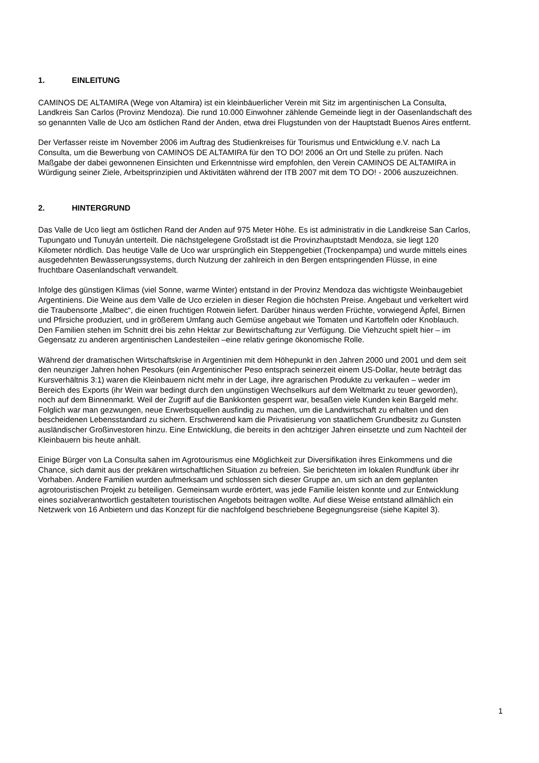1. EINLEITUNG
CAMINOS DE ALTAMIRA (Wege von Altamira) ist ein kleinbäuerlicher Verein mit Sitz im argentinischen La Consulta, Landkreis San Carlos (Provinz Mendoza). Die rund 10.000 Einwohner zählende Gemeinde liegt in der Oasenlandschaft des so genannten Valle de Uco am östlichen Rand der Anden, etwa drei Flugstunden von der Hauptstadt Buenos Aires entfernt.
Der Verfasser reiste im November 2006 im Auftrag des Studienkreises für Tourismus und Entwicklung e.V. nach La Consulta, um die Bewerbung von CAMINOS DE ALTAMIRA für den TO DO! 2006 an Ort und Stelle zu prüfen. Nach Maßgabe der dabei gewonnenen Einsichten und Erkenntnisse wird empfohlen, den Verein CAMINOS DE ALTAMIRA in Würdigung seiner Ziele, Arbeitsprinzipien und Aktivitäten während der ITB 2007 mit dem TO DO! - 2006 auszuzeichnen.
2. HINTERGRUND
Das Valle de Uco liegt am östlichen Rand der Anden auf 975 Meter Höhe. Es ist administrativ in die Landkreise San Carlos, Tupungato und Tunuyán unterteilt. Die nächstgelegene Großstadt ist die Provinzhauptstadt Mendoza, sie liegt 120 Kilometer nördlich. Das heutige Valle de Uco war ursprünglich ein Steppengebiet (Trockenpampa) und wurde mittels eines ausgedehnten Bewässerungssystems, durch Nutzung der zahlreich in den Bergen entspringenden Flüsse, in eine fruchtbare Oasenlandschaft verwandelt.
Infolge des günstigen Klimas (viel Sonne, warme Winter) entstand in der Provinz Mendoza das wichtigste Weinbaugebiet Argentiniens. Die Weine aus dem Valle de Uco erzielen in dieser Region die höchsten Preise. Angebaut und verkeltert wird die Traubensorte „Malbec“, die einen fruchtigen Rotwein liefert. Darüber hinaus werden Früchte, vorwiegend Äpfel, Birnen und Pfirsiche produziert, und in größerem Umfang auch Gemüse angebaut wie Tomaten und Kartoffeln oder Knoblauch. Den Familien stehen im Schnitt drei bis zehn Hektar zur Bewirtschaftung zur Verfügung. Die Viehzucht spielt hier – im Gegensatz zu anderen argentinischen Landesteilen –eine relativ geringe ökonomische Rolle.
Während der dramatischen Wirtschaftskrise in Argentinien mit dem Höhepunkt in den Jahren 2000 und 2001 und dem seit den neunziger Jahren hohen Pesokurs (ein Argentinischer Peso entsprach seinerzeit einem US-Dollar, heute beträgt das Kursverhältnis 3:1) waren die Kleinbauern nicht mehr in der Lage, ihre agrarischen Produkte zu verkaufen – weder im Bereich des Exports (ihr Wein war bedingt durch den ungünstigen Wechselkurs auf dem Weltmarkt zu teuer geworden), noch auf dem Binnenmarkt. Weil der Zugriff auf die Bankkonten gesperrt war, besaßen viele Kunden kein Bargeld mehr. Folglich war man gezwungen, neue Erwerbsquellen ausfindig zu machen, um die Landwirtschaft zu erhalten und den bescheidenen Lebensstandard zu sichern. Erschwerend kam die Privatisierung von staatlichem Grundbesitz zu Gunsten ausländischer Großinvestoren hinzu. Eine Entwicklung, die bereits in den achtziger Jahren einsetzte und zum Nachteil der Kleinbauern bis heute anhält.
Einige Bürger von La Consulta sahen im Agrotourismus eine Möglichkeit zur Diversifikation ihres Einkommens und die Chance, sich damit aus der prekären wirtschaftlichen Situation zu befreien. Sie berichteten im lokalen Rundfunk über ihr Vorhaben. Andere Familien wurden aufmerksam und schlossen sich dieser Gruppe an, um sich an dem geplanten agrotouristischen Projekt zu beteiligen. Gemeinsam wurde erörtert, was jede Familie leisten konnte und zur Entwicklung eines sozialverantwortlich gestalteten touristischen Angebots beitragen wollte. Auf diese Weise entstand allmählich ein Netzwerk von 16 Anbietern und das Konzept für die nachfolgend beschriebene Begegnungsreise (siehe Kapitel 3).
1